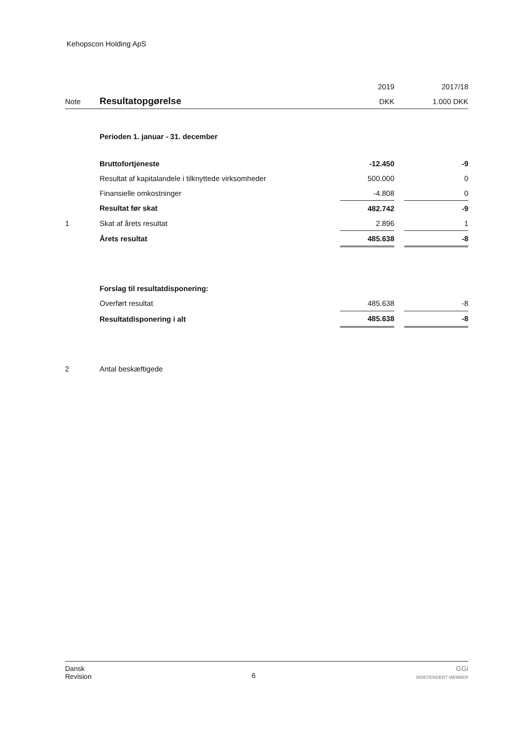Kehopscon Holding ApS
| | | 2019 | | 2017/18 |
| --- | --- | --- | --- | --- |
| Note | Resultatopgørelse | DKK | | 1.000 DKK |
| | Perioden 1. januar - 31. december | | | |
| | Bruttofortjeneste | -12.450 | | -9 |
| | Resultat af kapitalandele i tilknyttede virksomheder | 500.000 | | 0 |
| | Finansielle omkostninger | -4.808 | | 0 |
| | Resultat før skat | 482.742 | | -9 |
| 1 | Skat af årets resultat | 2.896 | | 1 |
| | Årets resultat | 485.638 | | -8 |
| | Forslag til resultatdisponering: | | | |
| | Overført resultat | 485.638 | | -8 |
| | Resultatdisponering i alt | 485.638 | | -8 |
| 2 | Antal beskæftigede | | | |
Dansk
Revision
6
GGi
INDEPENDENT MEMBER